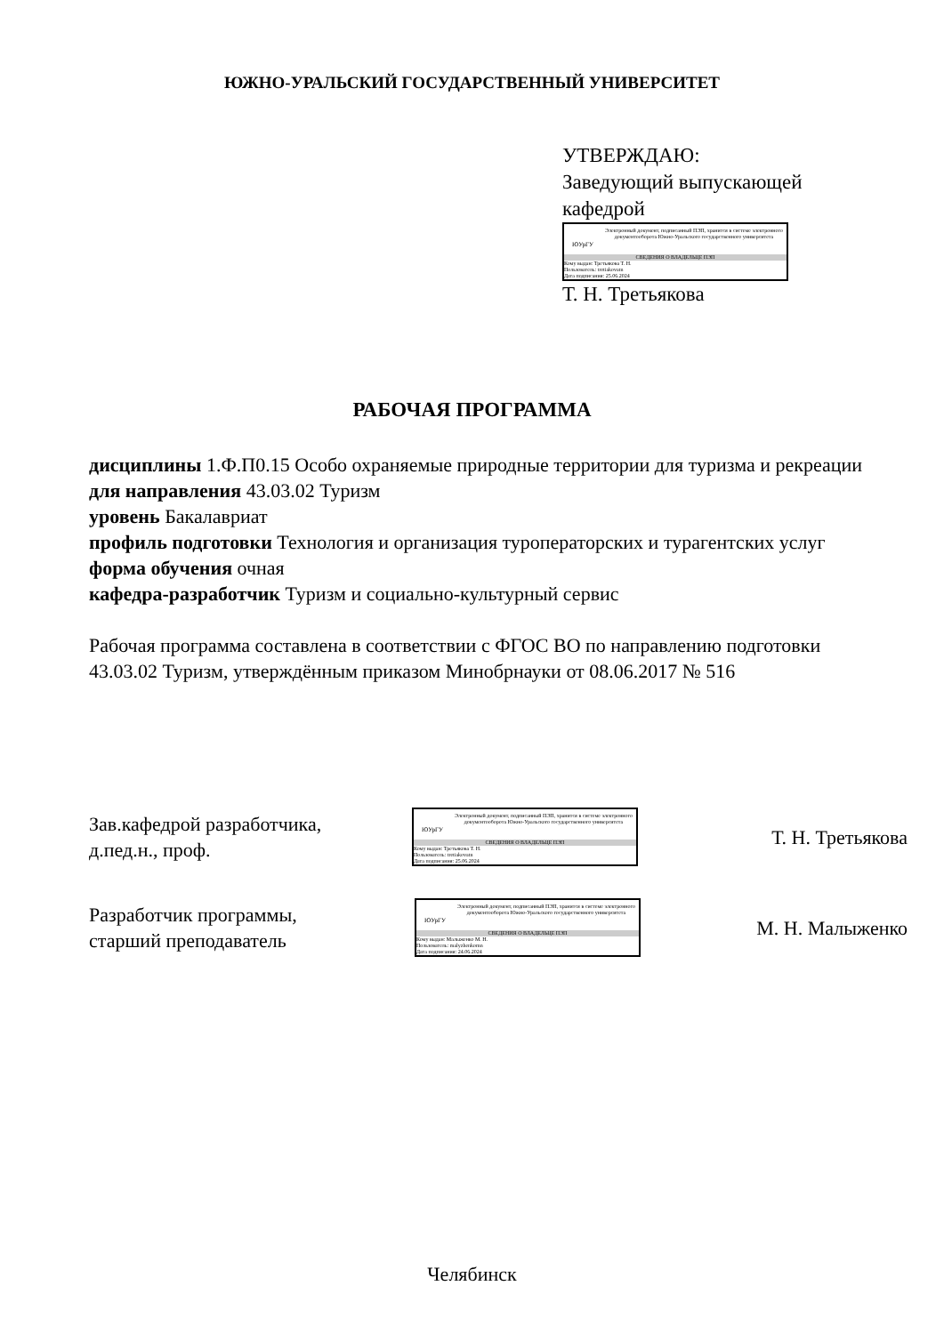ЮЖНО-УРАЛЬСКИЙ ГОСУДАРСТВЕННЫЙ УНИВЕРСИТЕТ
УТВЕРЖДАЮ:
Заведующий выпускающей
кафедрой
ЮУрГУ
Электронный документ, подписанный ПЭП, хранится в системе электронного документооборота Южно-Уральского государственного университета
СВЕДЕНИЯ О ВЛАДЕЛЬЦЕ ПЭП
Кому выдан: Третьякова Т. Н.
Пользователь: tretiakovatn
Дата подписания: 25.06.2024
Т. Н. Третьякова
РАБОЧАЯ ПРОГРАММА
дисциплины 1.Ф.П0.15 Особо охраняемые природные территории для туризма и рекреации
для направления 43.03.02 Туризм
уровень Бакалавриат
профиль подготовки Технология и организация туроператорских и турагентских услуг
форма обучения очная
кафедра-разработчик Туризм и социально-культурный сервис
Рабочая программа составлена в соответствии с ФГОС ВО по направлению подготовки 43.03.02 Туризм, утверждённым приказом Минобрнауки от 08.06.2017 № 516
Зав.кафедрой разработчика,
д.пед.н., проф.
ЮУрГУ
Электронный документ, подписанный ПЭП, хранится в системе электронного документооборота Южно-Уральского государственного университета
СВЕДЕНИЯ О ВЛАДЕЛЬЦЕ ПЭП
Кому выдан: Третьякова Т. Н.
Пользователь: tretiakovatn
Дата подписания: 25.06.2024
Т. Н. Третьякова
Разработчик программы,
старший преподаватель
ЮУрГУ
Электронный документ, подписанный ПЭП, хранится в системе электронного документооборота Южно-Уральского государственного университета
СВЕДЕНИЯ О ВЛАДЕЛЬЦЕ ПЭП
Кому выдан: Малыженко М. Н.
Пользователь: malyzhenkomn
Дата подписания: 24.06.2024
М. Н. Малыженко
Челябинск